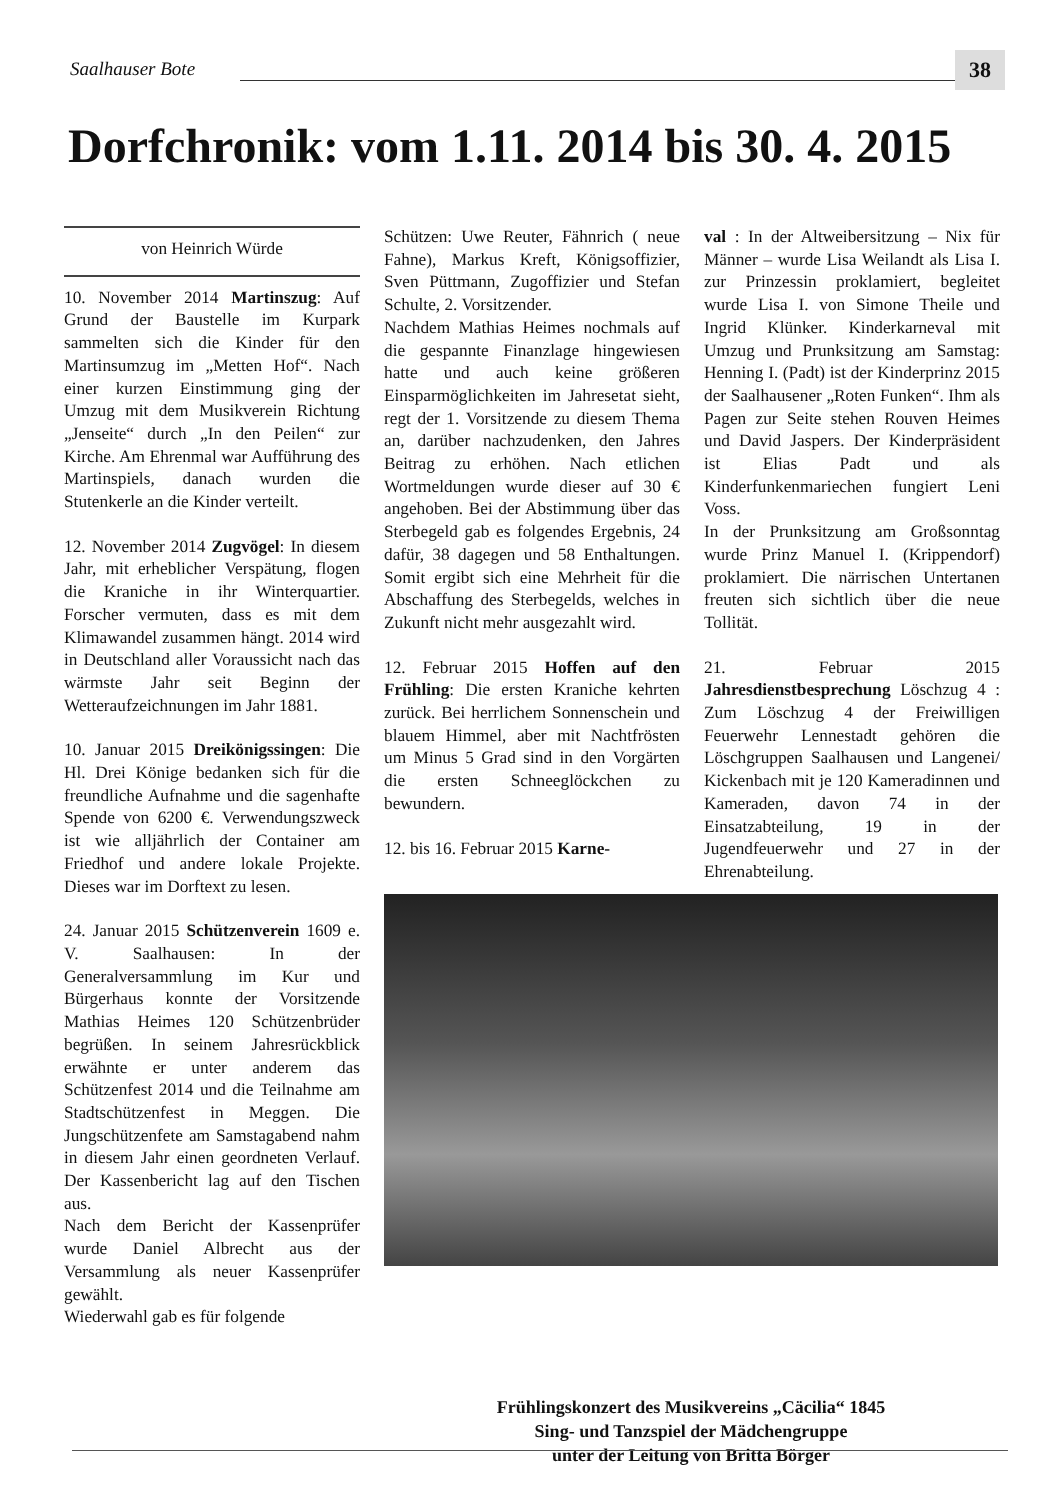Saalhauser Bote 38
Dorfchronik: vom 1.11. 2014 bis 30. 4. 2015
von Heinrich Würde
10. November 2014 Martinszug: Auf Grund der Baustelle im Kurpark sammelten sich die Kinder für den Martinsumzug im „Metten Hof“. Nach einer kurzen Einstimmung ging der Umzug mit dem Musikverein Richtung „Jenseite“ durch „In den Peilen“ zur Kirche. Am Ehrenmal war Aufführung des Martinspiels, danach wurden die Stutenkerle an die Kinder verteilt.
12. November 2014 Zugvögel: In diesem Jahr, mit erheblicher Verspätung, flogen die Kraniche in ihr Winterquartier. Forscher vermuten, dass es mit dem Klimawandel zusammen hängt. 2014 wird in Deutschland aller Voraussicht nach das wärmste Jahr seit Beginn der Wetteraufzeichnungen im Jahr 1881.
10. Januar 2015 Dreikönigssingen: Die Hl. Drei Könige bedanken sich für die freundliche Aufnahme und die sagenhafte Spende von 6200 €. Verwendungszweck ist wie alljährlich der Container am Friedhof und andere lokale Projekte. Dieses war im Dorftext zu lesen.
24. Januar 2015 Schützenverein 1609 e. V. Saalhausen: In der Generalversammlung im Kur und Bürgerhaus konnte der Vorsitzende Mathias Heimes 120 Schützenbrüder begrüßen. In seinem Jahresrückblick erwähnte er unter anderem das Schützenfest 2014 und die Teilnahme am Stadtschützenfest in Meggen. Die Jungschützenfete am Samstagabend nahm in diesem Jahr einen geordneten Verlauf. Der Kassenbericht lag auf den Tischen aus.
Nach dem Bericht der Kassenprüfer wurde Daniel Albrecht aus der Versammlung als neuer Kassenprüfer gewählt.
Wiederwahl gab es für folgende
Schützen: Uwe Reuter, Fähnrich ( neue Fahne), Markus Kreft, Königsoffizier, Sven Püttmann, Zugoffizier und Stefan Schulte, 2. Vorsitzender.
Nachdem Mathias Heimes nochmals auf die gespannte Finanzlage hingewiesen hatte und auch keine größeren Einsparmöglichkeiten im Jahresetat sieht, regt der 1. Vorsitzende zu diesem Thema an, darüber nachzudenken, den Jahres Beitrag zu erhöhen. Nach etlichen Wortmeldungen wurde dieser auf 30 € angehoben. Bei der Abstimmung über das Sterbegeld gab es folgendes Ergebnis, 24 dafür, 38 dagegen und 58 Enthaltungen. Somit ergibt sich eine Mehrheit für die Abschaffung des Sterbegelds, welches in Zukunft nicht mehr ausgezahlt wird.
12. Februar 2015 Hoffen auf den Frühling: Die ersten Kraniche kehrten zurück. Bei herrlichem Sonnenschein und blauem Himmel, aber mit Nachtfrösten um Minus 5 Grad sind in den Vorgärten die ersten Schneeglöckchen zu bewundern.
12. bis 16. Februar 2015 Karne-
val : In der Altweibersitzung – Nix für Männer – wurde Lisa Weilandt als Lisa I. zur Prinzessin proklamiert, begleitet wurde Lisa I. von Simone Theile und Ingrid Klünker. Kinderkarneval mit Umzug und Prunksitzung am Samstag: Henning I. (Padt) ist der Kinderprinz 2015 der Saalhausener „Roten Funken“. Ihm als Pagen zur Seite stehen Rouven Heimes und David Jaspers. Der Kinderpräsident ist Elias Padt und als Kinderfunkenmariechen fungiert Leni Voss.
In der Prunksitzung am Großsonntag wurde Prinz Manuel I. (Krippendorf) proklamiert. Die närrischen Untertanen freuten sich sichtlich über die neue Tollität.
21. Februar 2015 Jahresdienstbesprechung Löschzug 4 : Zum Löschzug 4 der Freiwilligen Feuerwehr Lennestadt gehören die Löschgruppen Saalhausen und Langenei/ Kickenbach mit je 120 Kameradinnen und Kameraden, davon 74 in der Einsatzabteilung, 19 in der Jugendfeuerwehr und 27 in der Ehrenabteilung.
Frühlingskonzert des Musikvereins „Cäcilia“ 1845
Sing- und Tanzspiel der Mädchengruppe
unter der Leitung von Britta Börger